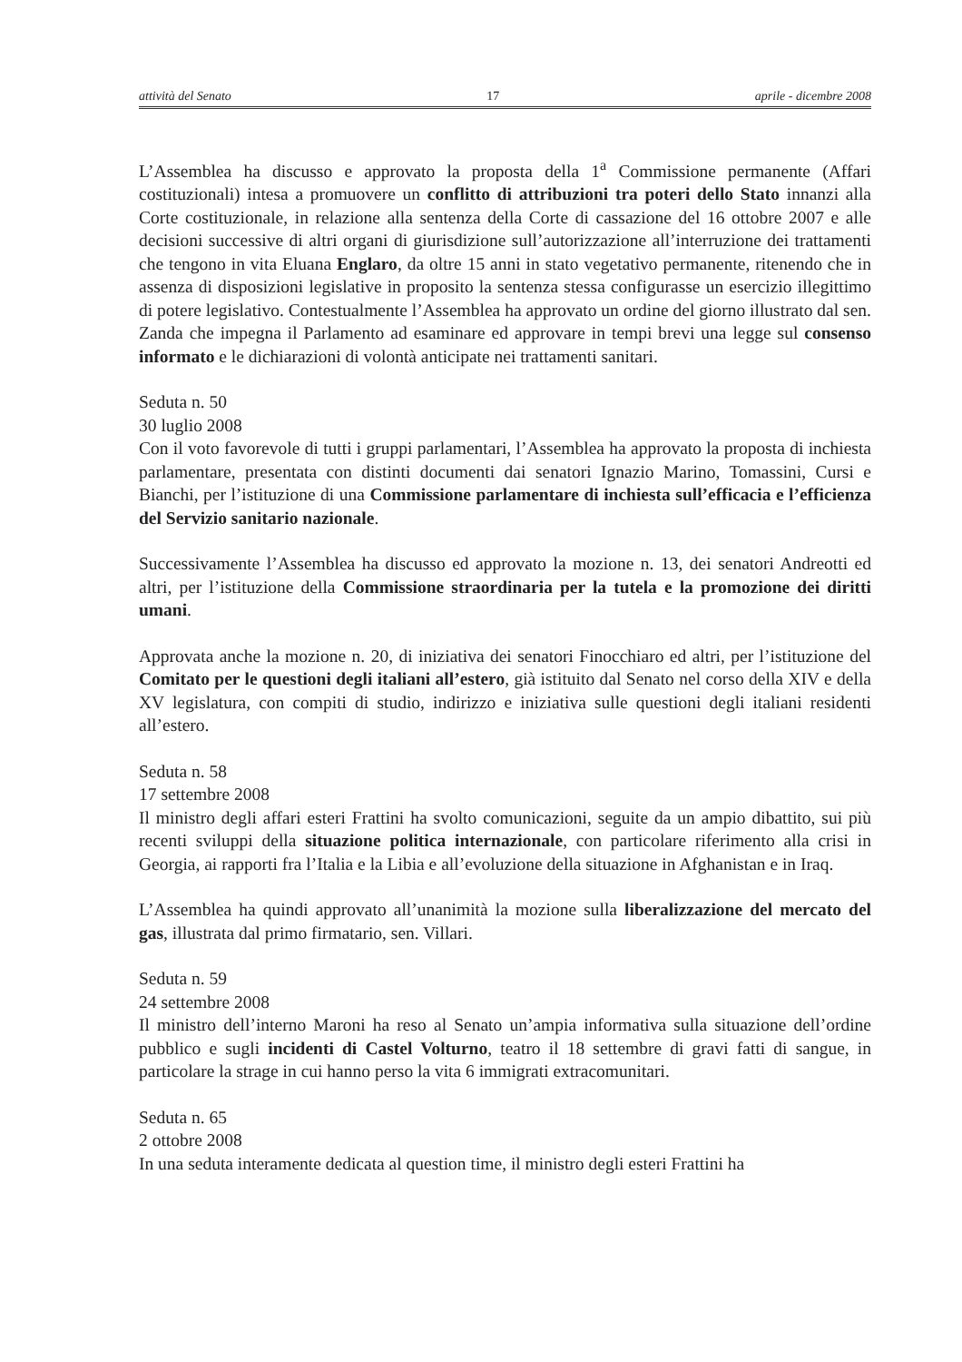attività del Senato 17 aprile - dicembre 2008
L’Assemblea ha discusso e approvato la proposta della 1<sup>a</sup> Commissione permanente (Affari costituzionali) intesa a promuovere un conflitto di attribuzioni tra poteri dello Stato innanzi alla Corte costituzionale, in relazione alla sentenza della Corte di cassazione del 16 ottobre 2007 e alle decisioni successive di altri organi di giurisdizione sull’autorizzazione all’interruzione dei trattamenti che tengono in vita Eluana Englaro, da oltre 15 anni in stato vegetativo permanente, ritenendo che in assenza di disposizioni legislative in proposito la sentenza stessa configurasse un esercizio illegittimo di potere legislativo. Contestualmente l’Assemblea ha approvato un ordine del giorno illustrato dal sen. Zanda che impegna il Parlamento ad esaminare ed approvare in tempi brevi una legge sul consenso informato e le dichiarazioni di volontà anticipate nei trattamenti sanitari.
Seduta n. 50
30 luglio 2008
Con il voto favorevole di tutti i gruppi parlamentari, l’Assemblea ha approvato la proposta di inchiesta parlamentare, presentata con distinti documenti dai senatori Ignazio Marino, Tomassini, Cursi e Bianchi, per l’istituzione di una Commissione parlamentare di inchiesta sull’efficacia e l’efficienza del Servizio sanitario nazionale.
Successivamente l’Assemblea ha discusso ed approvato la mozione n. 13, dei senatori Andreotti ed altri, per l’istituzione della Commissione straordinaria per la tutela e la promozione dei diritti umani.
Approvata anche la mozione n. 20, di iniziativa dei senatori Finocchiaro ed altri, per l’istituzione del Comitato per le questioni degli italiani all’estero, già istituito dal Senato nel corso della XIV e della XV legislatura, con compiti di studio, indirizzo e iniziativa sulle questioni degli italiani residenti all’estero.
Seduta n. 58
17 settembre 2008
Il ministro degli affari esteri Frattini ha svolto comunicazioni, seguite da un ampio dibattito, sui più recenti sviluppi della situazione politica internazionale, con particolare riferimento alla crisi in Georgia, ai rapporti fra l’Italia e la Libia e all’evoluzione della situazione in Afghanistan e in Iraq.
L’Assemblea ha quindi approvato all’unanimità la mozione sulla liberalizzazione del mercato del gas, illustrata dal primo firmatario, sen. Villari.
Seduta n. 59
24 settembre 2008
Il ministro dell’interno Maroni ha reso al Senato un’ampia informativa sulla situazione dell’ordine pubblico e sugli incidenti di Castel Volturno, teatro il 18 settembre di gravi fatti di sangue, in particolare la strage in cui hanno perso la vita 6 immigrati extracomunitari.
Seduta n. 65
2 ottobre 2008
In una seduta interamente dedicata al question time, il ministro degli esteri Frattini ha